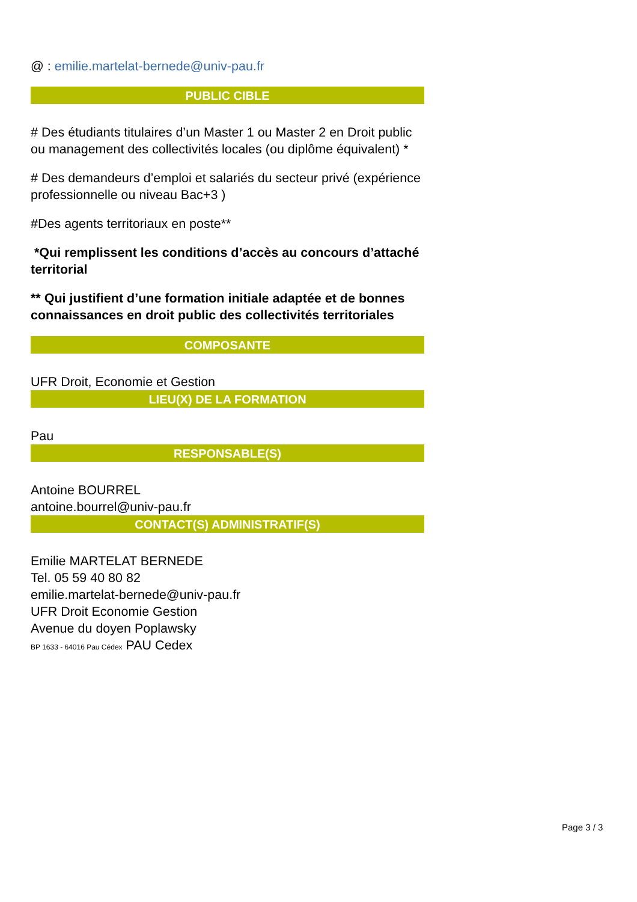@ : emilie.martelat-bernede@univ-pau.fr
PUBLIC CIBLE
# Des étudiants titulaires d’un Master 1 ou Master 2 en Droit public ou management des collectivités locales (ou diplôme équivalent) *
# Des demandeurs d’emploi et salariés du secteur privé (expérience professionnelle ou niveau Bac+3 )
#Des agents territoriaux en poste**
*Qui remplissent les conditions d’accès au concours d’attaché territorial
** Qui justifient d’une formation initiale adaptée et de bonnes connaissances en droit public des collectivités territoriales
COMPOSANTE
UFR Droit, Economie et Gestion
LIEU(X) DE LA FORMATION
Pau
RESPONSABLE(S)
Antoine BOURREL
antoine.bourrel@univ-pau.fr
CONTACT(S) ADMINISTRATIF(S)
Emilie MARTELAT BERNEDE
Tel. 05 59 40 80 82
emilie.martelat-bernede@univ-pau.fr
UFR Droit Economie Gestion
Avenue du doyen Poplawsky
BP 1633 - 64016 Pau Cédex PAU Cedex
Page 3 / 3